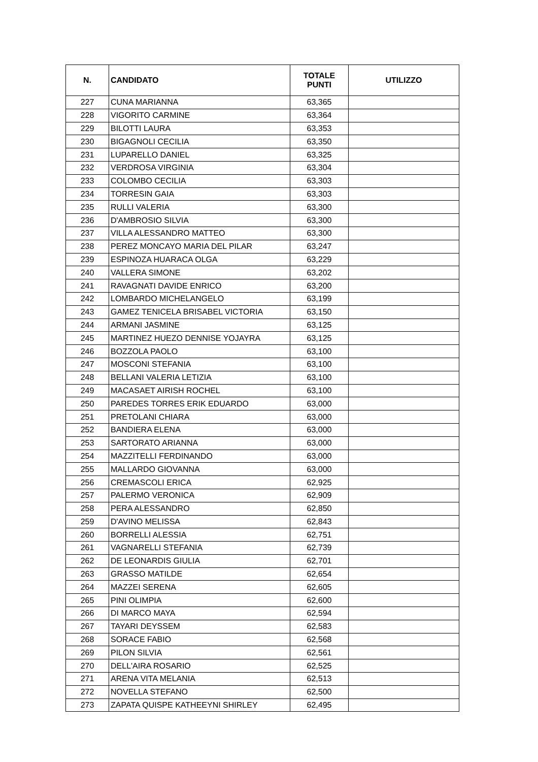| N. | CANDIDATO | TOTALE PUNTI | UTILIZZO |
| --- | --- | --- | --- |
| 227 | CUNA MARIANNA | 63,365 | |
| 228 | VIGORITO CARMINE | 63,364 | |
| 229 | BILOTTI LAURA | 63,353 | |
| 230 | BIGAGNOLI CECILIA | 63,350 | |
| 231 | LUPARELLO DANIEL | 63,325 | |
| 232 | VERDROSA VIRGINIA | 63,304 | |
| 233 | COLOMBO CECILIA | 63,303 | |
| 234 | TORRESIN GAIA | 63,303 | |
| 235 | RULLI VALERIA | 63,300 | |
| 236 | D'AMBROSIO SILVIA | 63,300 | |
| 237 | VILLA ALESSANDRO MATTEO | 63,300 | |
| 238 | PEREZ MONCAYO MARIA DEL PILAR | 63,247 | |
| 239 | ESPINOZA HUARACA OLGA | 63,229 | |
| 240 | VALLERA SIMONE | 63,202 | |
| 241 | RAVAGNATI DAVIDE ENRICO | 63,200 | |
| 242 | LOMBARDO MICHELANGELO | 63,199 | |
| 243 | GAMEZ TENICELA BRISABEL VICTORIA | 63,150 | |
| 244 | ARMANI JASMINE | 63,125 | |
| 245 | MARTINEZ HUEZO DENNISE YOJAYRA | 63,125 | |
| 246 | BOZZOLA PAOLO | 63,100 | |
| 247 | MOSCONI STEFANIA | 63,100 | |
| 248 | BELLANI VALERIA LETIZIA | 63,100 | |
| 249 | MACASAET AIRISH ROCHEL | 63,100 | |
| 250 | PAREDES TORRES ERIK EDUARDO | 63,000 | |
| 251 | PRETOLANI CHIARA | 63,000 | |
| 252 | BANDIERA ELENA | 63,000 | |
| 253 | SARTORATO ARIANNA | 63,000 | |
| 254 | MAZZITELLI FERDINANDO | 63,000 | |
| 255 | MALLARDO GIOVANNA | 63,000 | |
| 256 | CREMASCOLI ERICA | 62,925 | |
| 257 | PALERMO VERONICA | 62,909 | |
| 258 | PERA ALESSANDRO | 62,850 | |
| 259 | D'AVINO MELISSA | 62,843 | |
| 260 | BORRELLI ALESSIA | 62,751 | |
| 261 | VAGNARELLI STEFANIA | 62,739 | |
| 262 | DE LEONARDIS GIULIA | 62,701 | |
| 263 | GRASSO MATILDE | 62,654 | |
| 264 | MAZZEI SERENA | 62,605 | |
| 265 | PINI OLIMPIA | 62,600 | |
| 266 | DI MARCO MAYA | 62,594 | |
| 267 | TAYARI DEYSSEM | 62,583 | |
| 268 | SORACE FABIO | 62,568 | |
| 269 | PILON SILVIA | 62,561 | |
| 270 | DELL'AIRA ROSARIO | 62,525 | |
| 271 | ARENA VITA MELANIA | 62,513 | |
| 272 | NOVELLA STEFANO | 62,500 | |
| 273 | ZAPATA QUISPE KATHEEYNI SHIRLEY | 62,495 | |